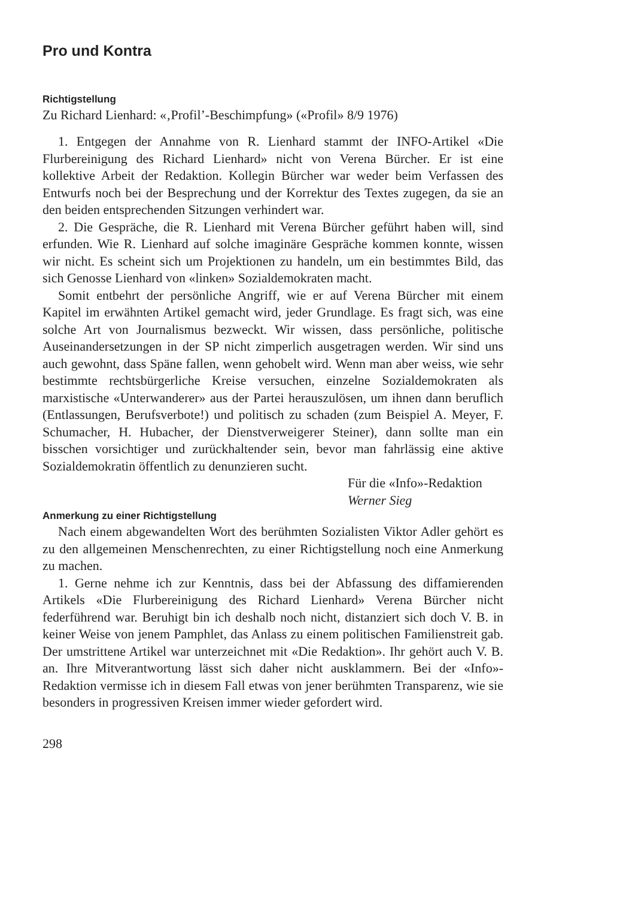Pro und Kontra
Richtigstellung
Zu Richard Lienhard: «‚Profil’-Beschimpfung» («Profil» 8/9 1976)
1. Entgegen der Annahme von R. Lienhard stammt der INFO-Artikel «Die Flurbereinigung des Richard Lienhard» nicht von Verena Bürcher. Er ist eine kollektive Arbeit der Redaktion. Kollegin Bürcher war weder beim Verfassen des Entwurfs noch bei der Besprechung und der Korrektur des Textes zugegen, da sie an den beiden entsprechenden Sitzungen verhindert war.
2. Die Gespräche, die R. Lienhard mit Verena Bürcher geführt haben will, sind erfunden. Wie R. Lienhard auf solche imaginäre Gespräche kommen konnte, wissen wir nicht. Es scheint sich um Projektionen zu handeln, um ein bestimmtes Bild, das sich Genosse Lienhard von «linken» Sozialdemokraten macht.
Somit entbehrt der persönliche Angriff, wie er auf Verena Bürcher mit einem Kapitel im erwähnten Artikel gemacht wird, jeder Grundlage. Es fragt sich, was eine solche Art von Journalismus bezweckt. Wir wissen, dass persönliche, politische Auseinandersetzungen in der SP nicht zimperlich ausgetragen werden. Wir sind uns auch gewohnt, dass Späne fallen, wenn gehobelt wird. Wenn man aber weiss, wie sehr bestimmte rechtsbürgerliche Kreise versuchen, einzelne Sozialdemokraten als marxistische «Unterwanderer» aus der Partei herauszulösen, um ihnen dann beruflich (Entlassungen, Berufsverbote!) und politisch zu schaden (zum Beispiel A. Meyer, F. Schumacher, H. Hubacher, der Dienstverweigerer Steiner), dann sollte man ein bisschen vorsichtiger und zurückhaltender sein, bevor man fahrlässig eine aktive Sozialdemokratin öffentlich zu denunzieren sucht.
Für die «Info»-Redaktion
Werner Sieg
Anmerkung zu einer Richtigstellung
Nach einem abgewandelten Wort des berühmten Sozialisten Viktor Adler gehört es zu den allgemeinen Menschenrechten, zu einer Richtigstellung noch eine Anmerkung zu machen.
1. Gerne nehme ich zur Kenntnis, dass bei der Abfassung des diffamierenden Artikels «Die Flurbereinigung des Richard Lienhard» Verena Bürcher nicht federführend war. Beruhigt bin ich deshalb noch nicht, distanziert sich doch V. B. in keiner Weise von jenem Pamphlet, das Anlass zu einem politischen Familienstreit gab. Der umstrittene Artikel war unterzeichnet mit «Die Redaktion». Ihr gehört auch V. B. an. Ihre Mitverantwortung lässt sich daher nicht ausklammern. Bei der «Info»-Redaktion vermisse ich in diesem Fall etwas von jener berühmten Transparenz, wie sie besonders in progressiven Kreisen immer wieder gefordert wird.
298